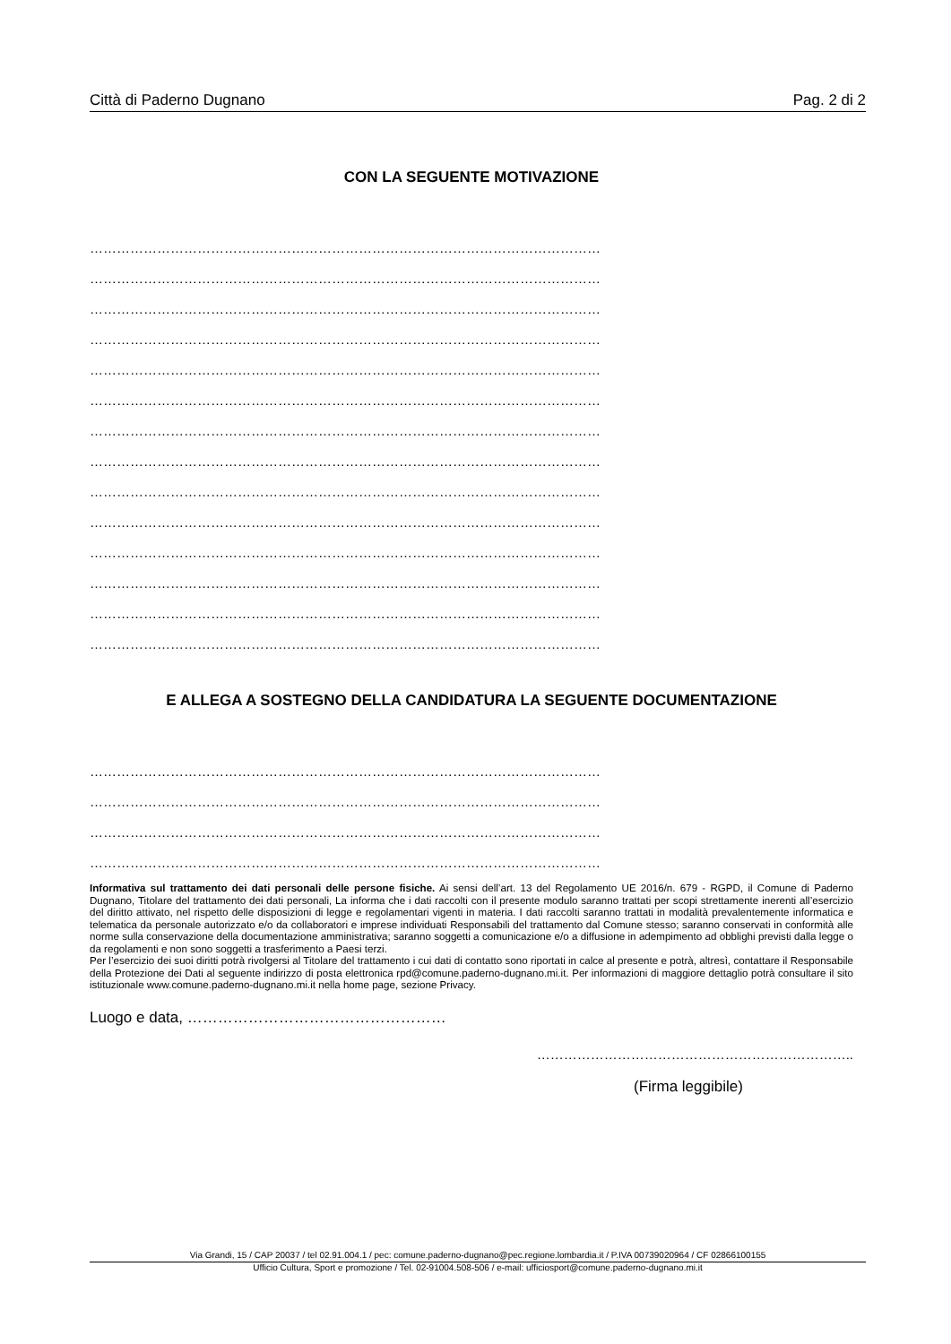Città di Paderno Dugnano Pag. 2 di 2
CON LA SEGUENTE MOTIVAZIONE
……………………………………………………………………………………………………
……………………………………………………………………………………………………
……………………………………………………………………………………………………
……………………………………………………………………………………………………
……………………………………………………………………………………………………
……………………………………………………………………………………………………
……………………………………………………………………………………………………
……………………………………………………………………………………………………
……………………………………………………………………………………………………
……………………………………………………………………………………………………
……………………………………………………………………………………………………
……………………………………………………………………………………………………
……………………………………………………………………………………………………
……………………………………………………………………………………………………
E ALLEGA A SOSTEGNO DELLA CANDIDATURA LA SEGUENTE DOCUMENTAZIONE
……………………………………………………………………………………………………
……………………………………………………………………………………………………
……………………………………………………………………………………………………
……………………………………………………………………………………………………
Informativa sul trattamento dei dati personali delle persone fisiche. Ai sensi dell’art. 13 del Regolamento UE 2016/n. 679 - RGPD, il Comune di Paderno Dugnano, Titolare del trattamento dei dati personali, La informa che i dati raccolti con il presente modulo saranno trattati per scopi strettamente inerenti all’esercizio del diritto attivato, nel rispetto delle disposizioni di legge e regolamentari vigenti in materia. I dati raccolti saranno trattati in modalità prevalentemente informatica e telematica da personale autorizzato e/o da collaboratori e imprese individuati Responsabili del trattamento dal Comune stesso; saranno conservati in conformità alle norme sulla conservazione della documentazione amministrativa; saranno soggetti a comunicazione e/o a diffusione in adempimento ad obblighi previsti dalla legge o da regolamenti e non sono soggetti a trasferimento a Paesi terzi.
Per l’esercizio dei suoi diritti potrà rivolgersi al Titolare del trattamento i cui dati di contatto sono riportati in calce al presente e potrà, altresì, contattare il Responsabile della Protezione dei Dati al seguente indirizzo di posta elettronica rpd@comune.paderno-dugnano.mi.it. Per informazioni di maggiore dettaglio potrà consultare il sito istituzionale www.comune.paderno-dugnano.mi.it nella home page, sezione Privacy.
Luogo e data, ……………………………………………
……………………………………………………………..
(Firma leggibile)
Via Grandi, 15 / CAP 20037 / tel 02.91.004.1 / pec: comune.paderno-dugnano@pec.regione.lombardia.it / P.IVA 00739020964 / CF 02866100155
Ufficio Cultura, Sport e promozione / Tel. 02-91004.508-506 / e-mail: ufficiosport@comune.paderno-dugnano.mi.it